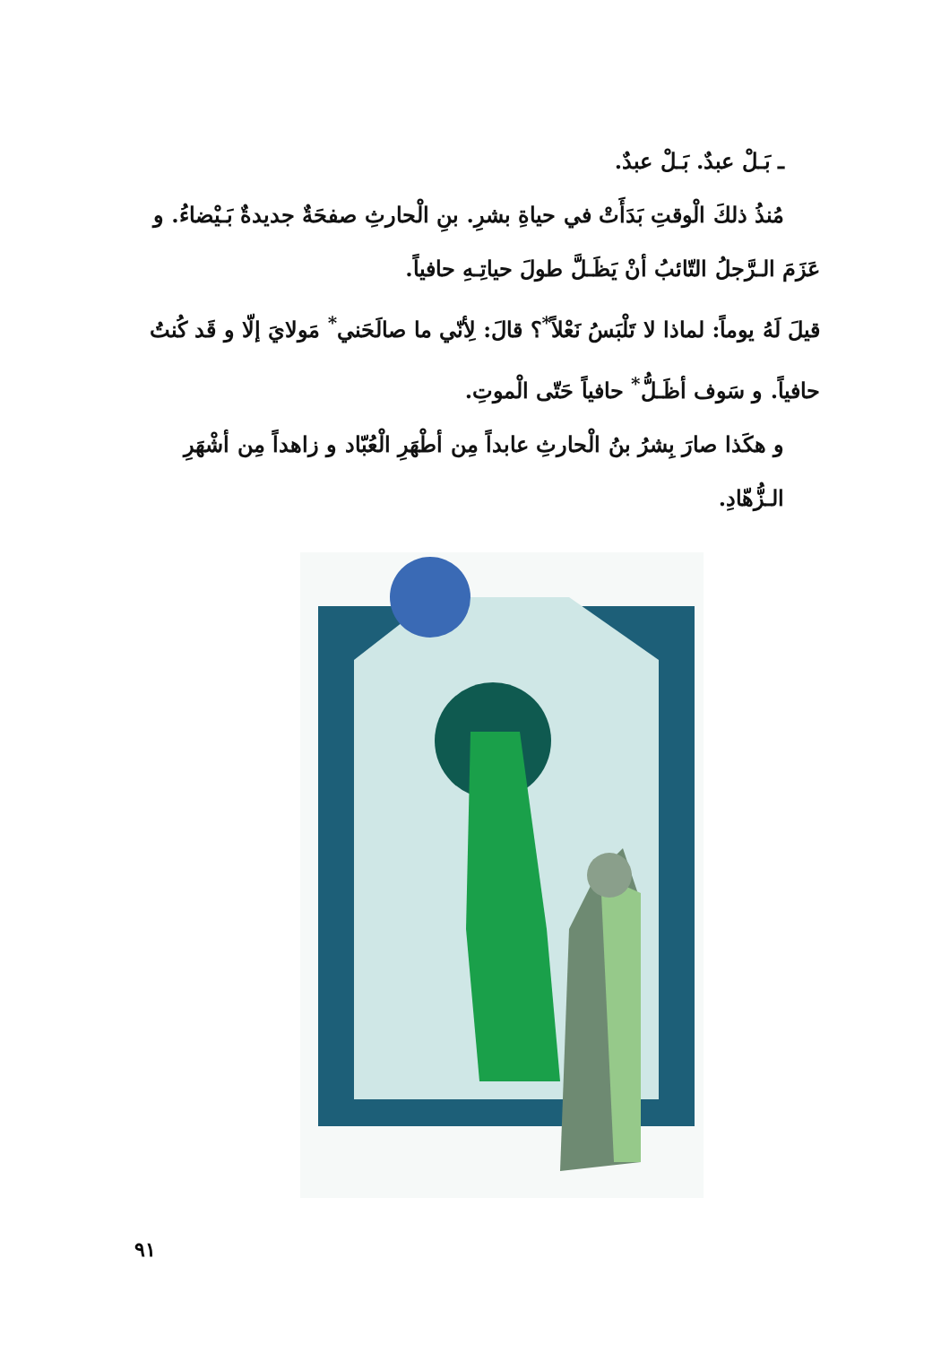ـ بَـلْ عبدٌ. بَـلْ عبدٌ.
مُنذُ ذلكَ الْوقتِ بَدَأَتْ في حياةِ بشرِ. بنِ الْحارثِ صفحَةٌ جديدةٌ بَـيْضاءُ. و
عَزَمَ الـرَّجلُ التّائبُ أنْ يَظَـلَّ طولَ حياتِـهِ حافياً.
قيلَ لَهُ يوماً: لماذا لا تَلْبَسُ نَعْلاً<sup>*</sup>؟ قالَ: لِأنّي ما صالَحَني<sup>*</sup> مَولايَ إلّا و قَد كُنتُ
حافياً. و سَوف أظَـلُّ<sup>*</sup> حافياً حَتّى الْموتِ.
و هكَذا صارَ بِشرُ بنُ الْحارثِ عابداً مِن أطْهَرِ الْعُبّاد و زاهداً مِن أشْهَرِ الـزُّهّادِ.
٩١